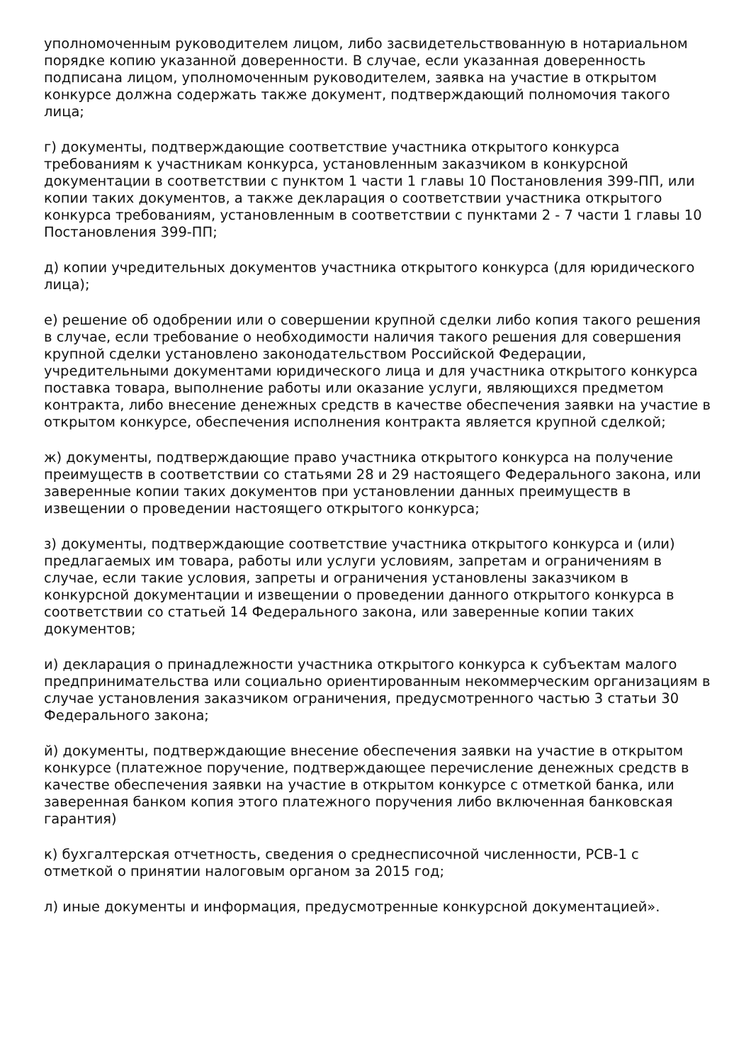уполномоченным руководителем лицом, либо засвидетельствованную в нотариальном порядке копию указанной доверенности. В случае, если указанная доверенность подписана лицом, уполномоченным руководителем, заявка на участие в открытом конкурсе должна содержать также документ, подтверждающий полномочия такого лица;
г) документы, подтверждающие соответствие участника открытого конкурса требованиям к участникам конкурса, установленным заказчиком в конкурсной документации в соответствии с пунктом 1 части 1 главы 10 Постановления 399-ПП, или копии таких документов, а также декларация о соответствии участника открытого конкурса требованиям, установленным в соответствии с пунктами 2 - 7 части 1 главы 10 Постановления 399-ПП;
д) копии учредительных документов участника открытого конкурса (для юридического лица);
е) решение об одобрении или о совершении крупной сделки либо копия такого решения в случае, если требование о необходимости наличия такого решения для совершения крупной сделки установлено законодательством Российской Федерации, учредительными документами юридического лица и для участника открытого конкурса поставка товара, выполнение работы или оказание услуги, являющихся предметом контракта, либо внесение денежных средств в качестве обеспечения заявки на участие в открытом конкурсе, обеспечения исполнения контракта является крупной сделкой;
ж) документы, подтверждающие право участника открытого конкурса на получение преимуществ в соответствии со статьями 28 и 29 настоящего Федерального закона, или заверенные копии таких документов при установлении данных преимуществ в извещении о проведении настоящего открытого конкурса;
з) документы, подтверждающие соответствие участника открытого конкурса и (или) предлагаемых им товара, работы или услуги условиям, запретам и ограничениям в случае, если такие условия, запреты и ограничения установлены заказчиком в конкурсной документации и извещении о проведении данного открытого конкурса в соответствии со статьей 14 Федерального закона, или заверенные копии таких документов;
и) декларация о принадлежности участника открытого конкурса к субъектам малого предпринимательства или социально ориентированным некоммерческим организациям в случае установления заказчиком ограничения, предусмотренного частью 3 статьи 30 Федерального закона;
й) документы, подтверждающие внесение обеспечения заявки на участие в открытом конкурсе (платежное поручение, подтверждающее перечисление денежных средств в качестве обеспечения заявки на участие в открытом конкурсе с отметкой банка, или заверенная банком копия этого платежного поручения либо включенная банковская гарантия)
к) бухгалтерская отчетность, сведения о среднесписочной численности, РСВ-1 с отметкой о принятии налоговым органом за 2015 год;
л) иные документы и информация, предусмотренные конкурсной документацией».